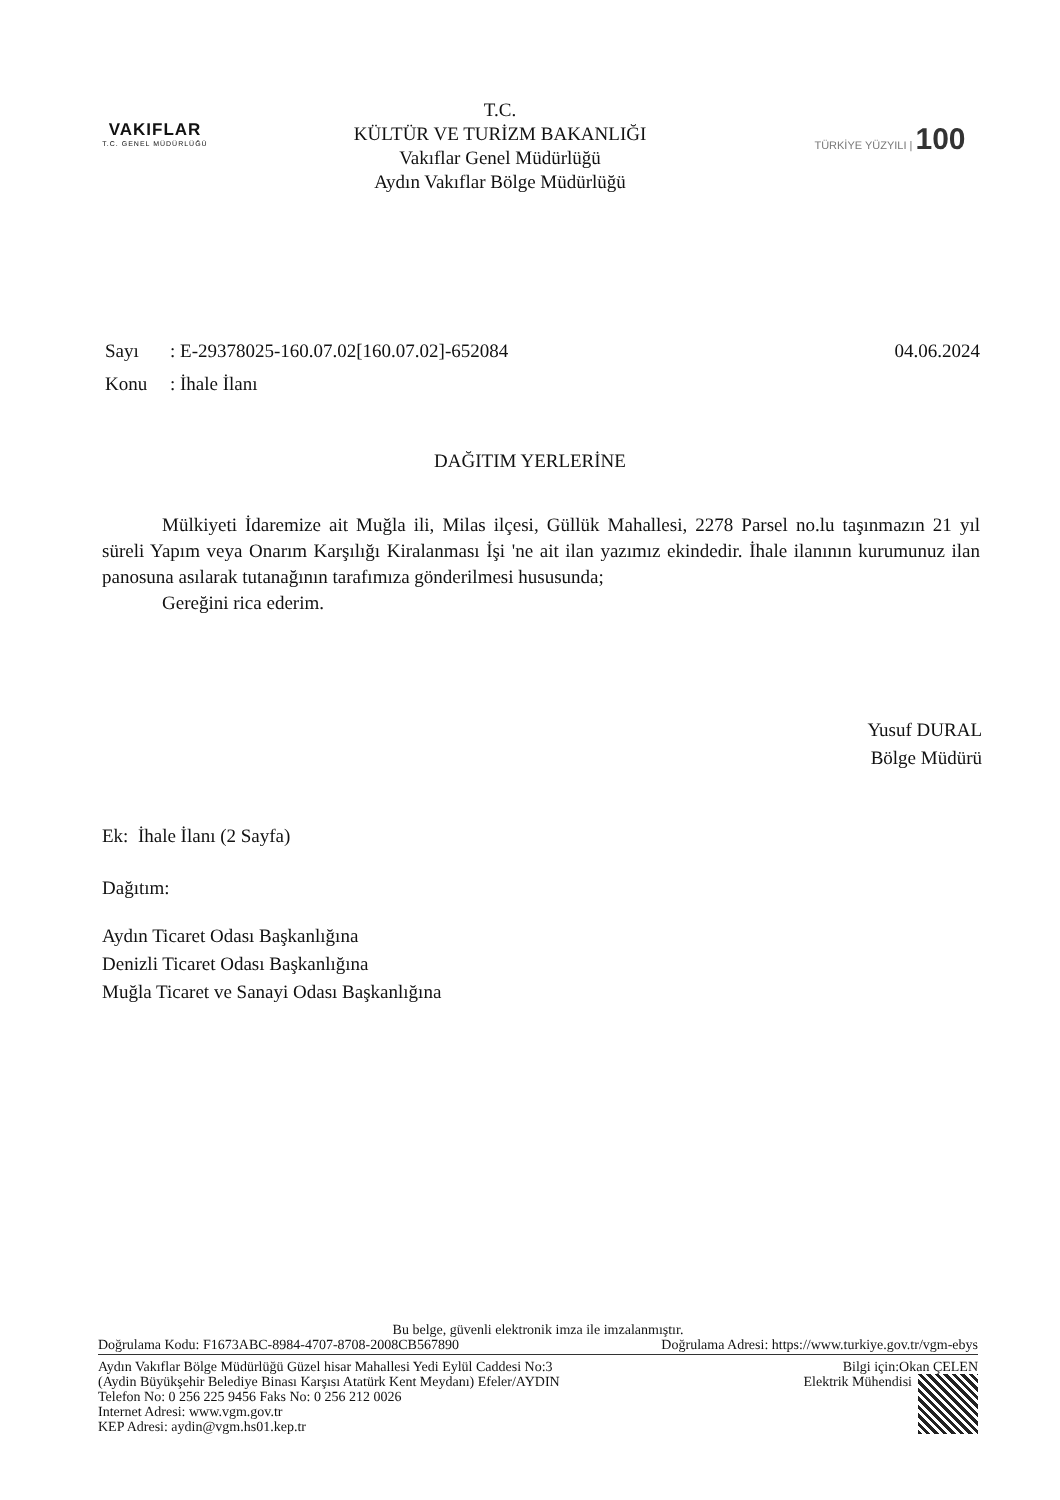VAKIFLAR
T.C. GENEL MÜDÜRLÜĞÜ
T.C.
KÜLTÜR VE TURİZM BAKANLIĞI
Vakıflar Genel Müdürlüğü
Aydın Vakıflar Bölge Müdürlüğü
TÜRKİYE YÜZYILI | 100
Sayı: E-29378025-160.07.02[160.07.02]-652084 04.06.2024
Konu: İhale İlanı
DAĞITIM YERLERİNE
Mülkiyeti İdaremize ait Muğla ili, Milas ilçesi, Güllük Mahallesi, 2278 Parsel no.lu taşınmazın 21 yıl süreli Yapım veya Onarım Karşılığı Kiralanması İşi 'ne ait ilan yazımız ekindedir. İhale ilanının kurumunuz ilan panosuna asılarak tutanağının tarafımıza gönderilmesi hususunda;
Gereğini rica ederim.
Yusuf DURAL
Bölge Müdürü
Ek: İhale İlanı (2 Sayfa)
Dağıtım:
Aydın Ticaret Odası Başkanlığına
Denizli Ticaret Odası Başkanlığına
Muğla Ticaret ve Sanayi Odası Başkanlığına
Bu belge, güvenli elektronik imza ile imzalanmıştır.
Doğrulama Kodu: F1673ABC-8984-4707-8708-2008CB567890 Doğrulama Adresi: https://www.turkiye.gov.tr/vgm-ebys
Aydın Vakıflar Bölge Müdürlüğü Güzel hisar Mahallesi Yedi Eylül Caddesi No:3
(Aydin Büyükşehir Belediye Binası Karşısı Atatürk Kent Meydanı) Efeler/AYDIN
Telefon No: 0 256 225 9456 Faks No: 0 256 212 0026
Internet Adresi: www.vgm.gov.tr
KEP Adresi: aydin@vgm.hs01.kep.tr
Bilgi için:Okan ÇELEN
Elektrik Mühendisi